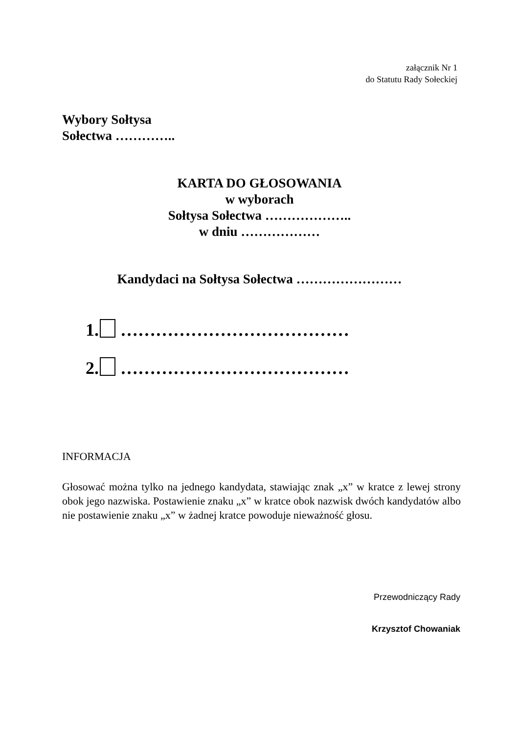załącznik Nr 1
do Statutu Rady Sołeckiej
Wybory Sołtysa
Sołectwa …………..
KARTA DO GŁOSOWANIA
w wyborach
Sołtysa Sołectwa ………………..
w dniu ………………
Kandydaci na Sołtysa Sołectwa ……………………
1. …………………………………
2. …………………………………
INFORMACJA
Głosować można tylko na jednego kandydata, stawiając znak „x” w kratce z lewej strony obok jego nazwiska. Postawienie znaku „x” w kratce obok nazwisk dwóch kandydatów albo nie postawienie znaku „x” w żadnej kratce powoduje nieważność głosu.
Przewodniczący Rady
Krzysztof Chowaniak